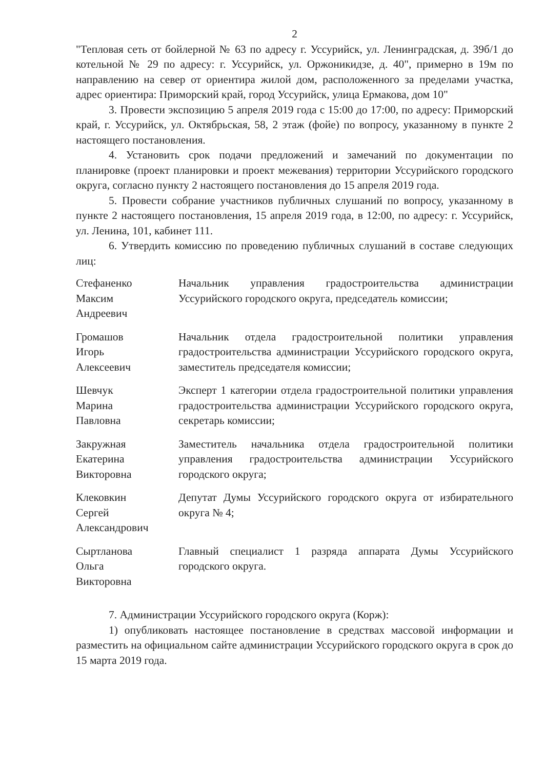2
"Тепловая сеть от бойлерной № 63 по адресу г. Уссурийск, ул. Ленинградская, д. 39б/1 до котельной № 29 по адресу: г. Уссурийск, ул. Оржоникидзе, д. 40", примерно в 19м по направлению на север от ориентира жилой дом, расположенного за пределами участка, адрес ориентира: Приморский край, город Уссурийск, улица Ермакова, дом 10"
3. Провести экспозицию 5 апреля 2019 года с 15:00 до 17:00, по адресу: Приморский край, г. Уссурийск, ул. Октябрьская, 58, 2 этаж (фойе) по вопросу, указанному в пункте 2 настоящего постановления.
4. Установить срок подачи предложений и замечаний по документации по планировке (проект планировки и проект межевания) территории Уссурийского городского округа, согласно пункту 2 настоящего постановления до 15 апреля 2019 года.
5. Провести собрание участников публичных слушаний по вопросу, указанному в пункте 2 настоящего постановления, 15 апреля 2019 года, в 12:00, по адресу: г. Уссурийск, ул. Ленина, 101, кабинет 111.
6. Утвердить комиссию по проведению публичных слушаний в составе следующих лиц:
| Стефаненко Максим Андреевич | Начальник управления градостроительства администрации Уссурийского городского округа, председатель комиссии; |
| Громашов Игорь Алексеевич | Начальник отдела градостроительной политики управления градостроительства администрации Уссурийского городского округа, заместитель председателя комиссии; |
| Шевчук Марина Павловна | Эксперт 1 категории отдела градостроительной политики управления градостроительства администрации Уссурийского городского округа, секретарь комиссии; |
| Закружная Екатерина Викторовна | Заместитель начальника отдела градостроительной политики управления градостроительства администрации Уссурийского городского округа; |
| Клековкин Сергей Александрович | Депутат Думы Уссурийского городского округа от избирательного округа № 4; |
| Сыртланова Ольга Викторовна | Главный специалист 1 разряда аппарата Думы Уссурийского городского округа. |
7. Администрации Уссурийского городского округа (Корж):
1) опубликовать настоящее постановление в средствах массовой информации и разместить на официальном сайте администрации Уссурийского городского округа в срок до 15 марта 2019 года.